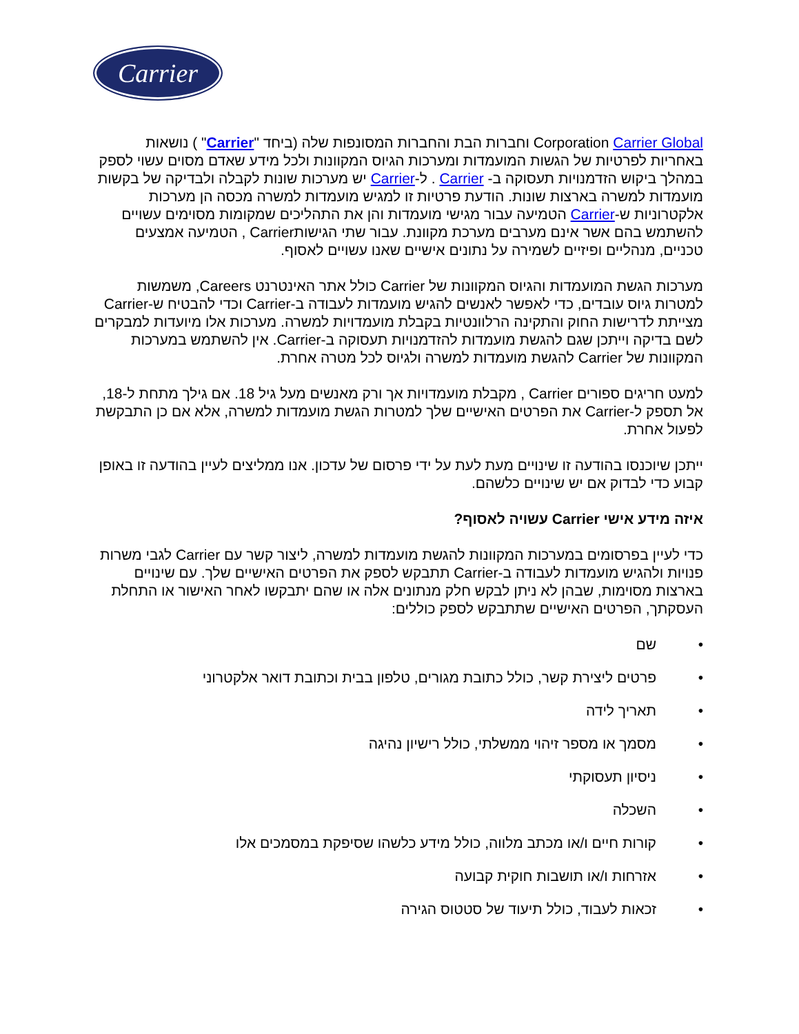Carrier
Corporation Carrier Global וחברות הבת והחברות המסונפות שלה (ביחד "Carrier" ) נושאות באחריות לפרטיות של הגשות המועמדות ומערכות הגיוס המקוונות ולכל מידע שאדם מסוים עשוי לספק במהלך ביקוש הזדמנויות תעסוקה ב- Carrier . ל-Carrier יש מערכות שונות לקבלה ולבדיקה של בקשות מועמדות למשרה בארצות שונות. הודעת פרטיות זו למגיש מועמדות למשרה מכסה הן מערכות אלקטרוניות ש-Carrier הטמיעה עבור מגישי מועמדות והן את התהליכים שמקומות מסוימים עשויים להשתמש בהם אשר אינם מערבים מערכת מקוונת. עבור שתי הגישותCarrier , הטמיעה אמצעים טכניים, מנהליים ופיזיים לשמירה על נתונים אישיים שאנו עשויים לאסוף.
מערכות הגשת המועמדות והגיוס המקוונות של Carrier כולל אתר האינטרנט Careers, משמשות למטרות גיוס עובדים, כדי לאפשר לאנשים להגיש מועמדות לעבודה ב-Carrier וכדי להבטיח ש-Carrier מצייתת לדרישות החוק והתקינה הרלוונטיות בקבלת מועמדויות למשרה. מערכות אלו מיועדות למבקרים לשם בדיקה וייתכן שגם להגשת מועמדות להזדמנויות תעסוקה ב-Carrier. אין להשתמש במערכות המקוונות של Carrier להגשת מועמדות למשרה ולגיוס לכל מטרה אחרת.
למעט חריגים ספורים Carrier , מקבלת מועמדויות אך ורק מאנשים מעל גיל 18. אם גילך מתחת ל-18, אל תספק ל-Carrier את הפרטים האישיים שלך למטרות הגשת מועמדות למשרה, אלא אם כן התבקשת לפעול אחרת.
ייתכן שיוכנסו בהודעה זו שינויים מעת לעת על ידי פרסום של עדכון. אנו ממליצים לעיין בהודעה זו באופן קבוע כדי לבדוק אם יש שינויים כלשהם.
איזה מידע אישי Carrier עשויה לאסוף?
כדי לעיין בפרסומים במערכות המקוונות להגשת מועמדות למשרה, ליצור קשר עם Carrier לגבי משרות פנויות ולהגיש מועמדות לעבודה ב-Carrier תתבקש לספק את הפרטים האישיים שלך. עם שינויים בארצות מסוימות, שבהן לא ניתן לבקש חלק מנתונים אלה או שהם יתבקשו לאחר האישור או התחלת העסקתך, הפרטים האישיים שתתבקש לספק כוללים:
• שם
• פרטים ליצירת קשר, כולל כתובת מגורים, טלפון בבית וכתובת דואר אלקטרוני
• תאריך לידה
• מסמך או מספר זיהוי ממשלתי, כולל רישיון נהיגה
• ניסיון תעסוקתי
• השכלה
• קורות חיים ו/או מכתב מלווה, כולל מידע כלשהו שסיפקת במסמכים אלו
• אזרחות ו/או תושבות חוקית קבועה
• זכאות לעבוד, כולל תיעוד של סטטוס הגירה